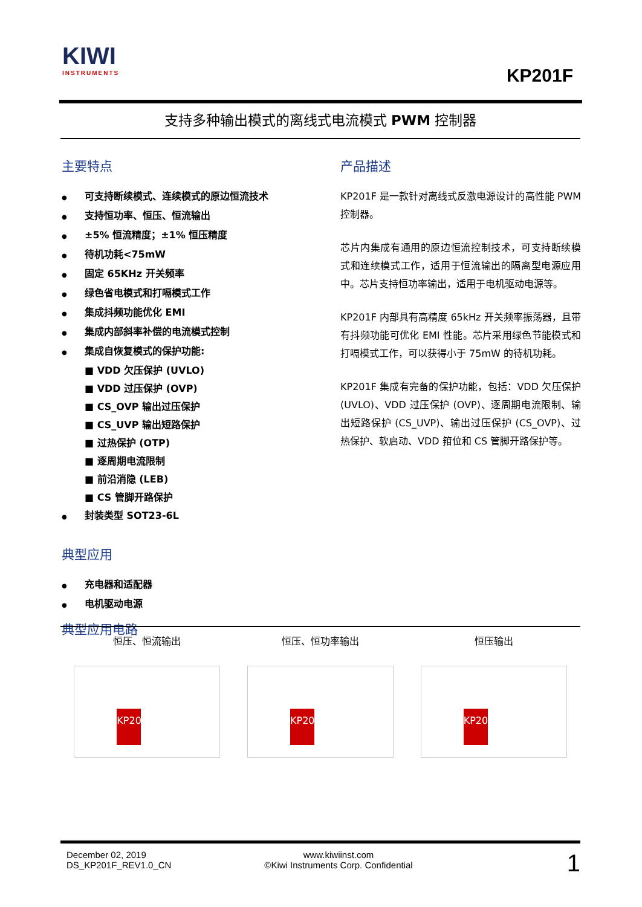KIWI
INSTRUMENTS
KP201F
支持多种输出模式的离线式电流模式 PWM 控制器
主要特点
可支持断续模式、连续模式的原边恒流技术
支持恒功率、恒压、恒流输出
±5% 恒流精度；±1% 恒压精度
待机功耗<75mW
固定 65KHz 开关频率
绿色省电模式和打嗝模式工作
集成抖频功能优化 EMI
集成内部斜率补偿的电流模式控制
集成自恢复模式的保护功能:
■ VDD 欠压保护 (UVLO)
■ VDD 过压保护 (OVP)
■ CS_OVP 输出过压保护
■ CS_UVP 输出短路保护
■ 过热保护 (OTP)
■ 逐周期电流限制
■ 前沿消隐 (LEB)
■ CS 管脚开路保护
封装类型 SOT23-6L
典型应用
充电器和适配器
电机驱动电源
典型应用电路
产品描述
KP201F 是一款针对离线式反激电源设计的高性能 PWM 控制器。
芯片内集成有通用的原边恒流控制技术，可支持断续模式和连续模式工作，适用于恒流输出的隔离型电源应用中。芯片支持恒功率输出，适用于电机驱动电源等。
KP201F 内部具有高精度 65kHz 开关频率振荡器，且带有抖频功能可优化 EMI 性能。芯片采用绿色节能模式和打嗝模式工作，可以获得小于 75mW 的待机功耗。
KP201F 集成有完备的保护功能，包括：VDD 欠压保护 (UVLO)、VDD 过压保护 (OVP)、逐周期电流限制、输出短路保护 (CS_UVP)、输出过压保护 (CS_OVP)、过热保护、软启动、VDD 箝位和 CS 管脚开路保护等。
恒压、恒流输出
KP201F
恒压、恒功率输出
KP201F
恒压输出
KP201F
December 02, 2019
DS_KP201F_REV1.0_CN
www.kiwiinst.com
©Kiwi Instruments Corp. Confidential
1